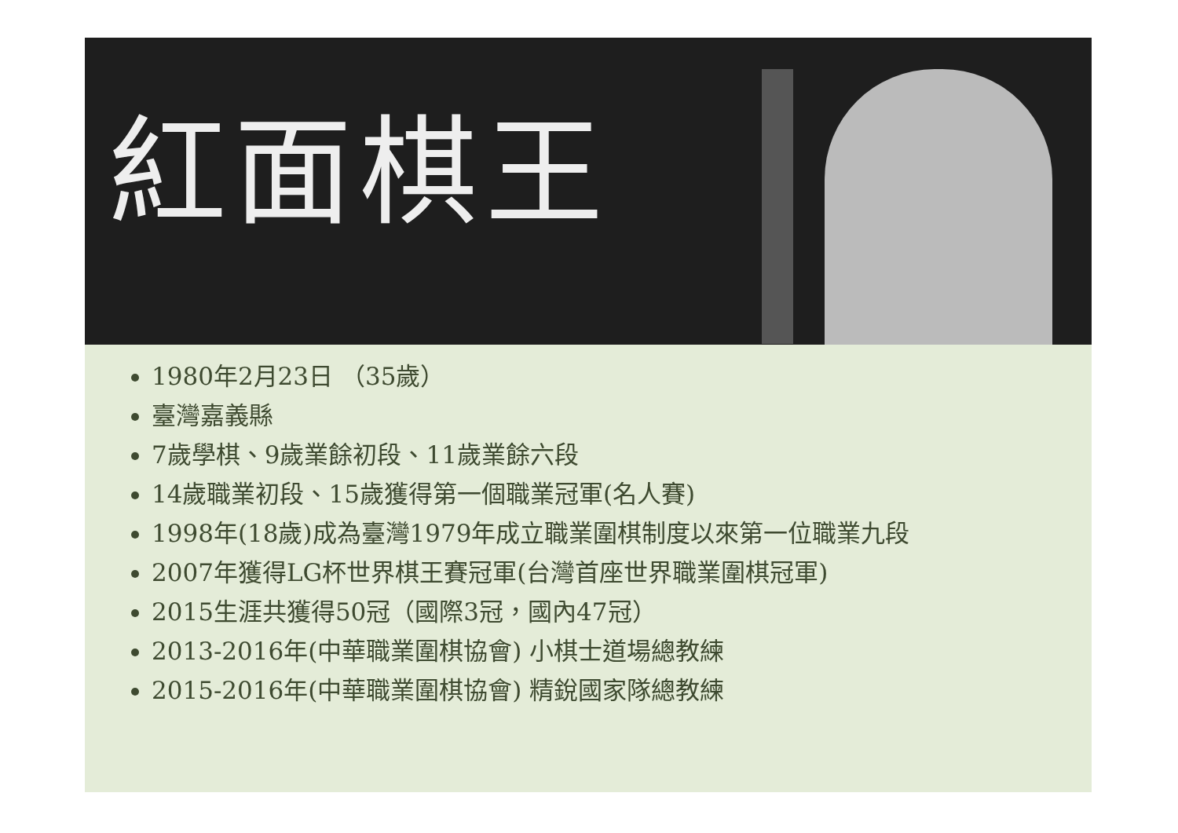紅面棋王
1980年2月23日 （35歲）
臺灣嘉義縣
7歲學棋、9歲業餘初段、11歲業餘六段
14歲職業初段、15歲獲得第一個職業冠軍(名人賽)
1998年(18歲)成為臺灣1979年成立職業圍棋制度以來第一位職業九段
2007年獲得LG杯世界棋王賽冠軍(台灣首座世界職業圍棋冠軍)
2015生涯共獲得50冠（國際3冠，國內47冠）
2013-2016年(中華職業圍棋協會) 小棋士道場總教練
2015-2016年(中華職業圍棋協會) 精銳國家隊總教練